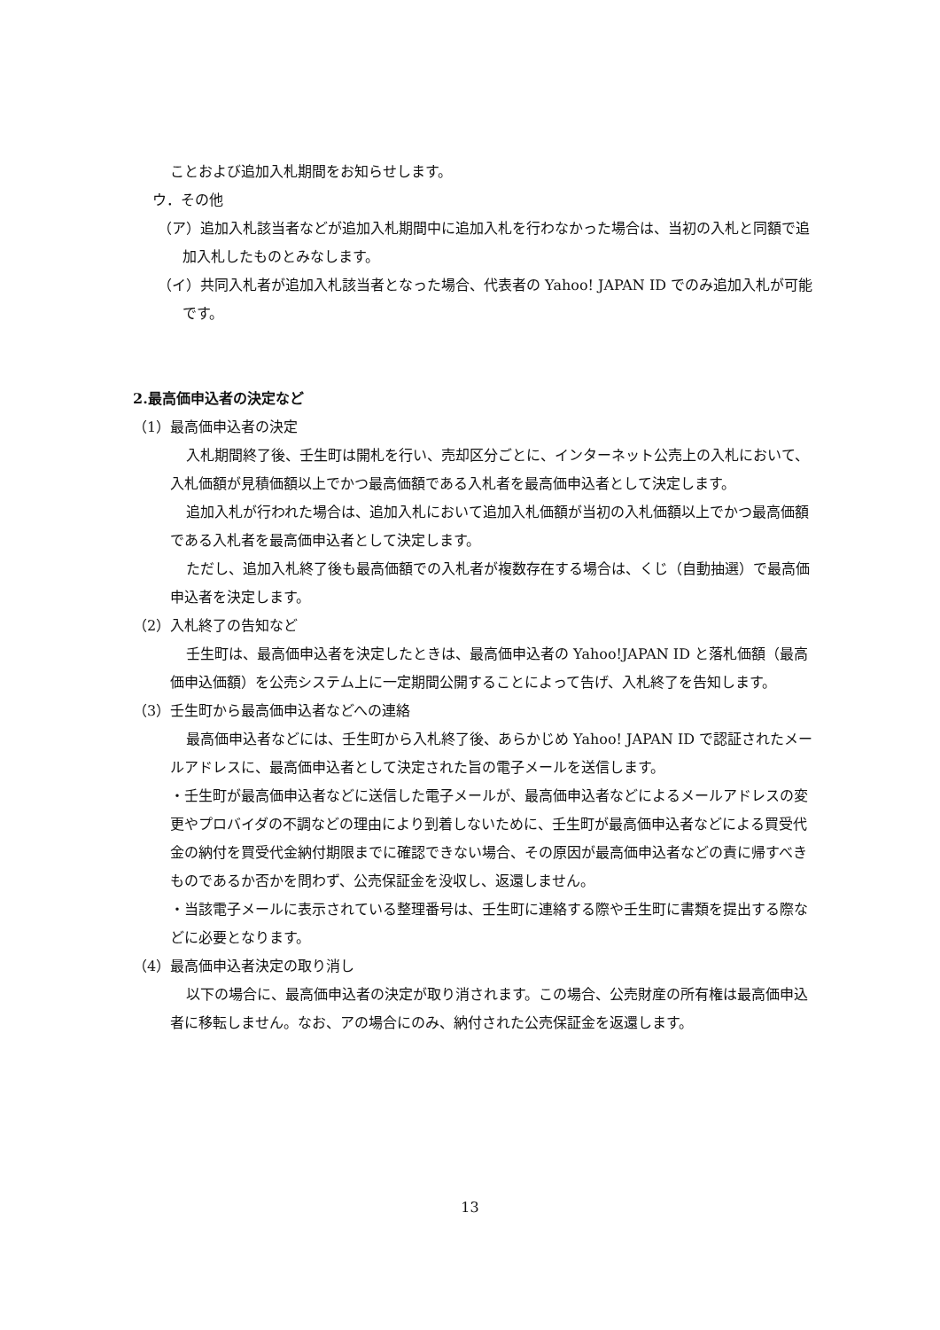ことおよび追加入札期間をお知らせします。
ウ．その他
（ア）追加入札該当者などが追加入札期間中に追加入札を行わなかった場合は、当初の入札と同額で追加入札したものとみなします。
（イ）共同入札者が追加入札該当者となった場合、代表者の Yahoo! JAPAN ID でのみ追加入札が可能です。
2.最高価申込者の決定など
（1）最高価申込者の決定
入札期間終了後、壬生町は開札を行い、売却区分ごとに、インターネット公売上の入札において、入札価額が見積価額以上でかつ最高価額である入札者を最高価申込者として決定します。
追加入札が行われた場合は、追加入札において追加入札価額が当初の入札価額以上でかつ最高価額である入札者を最高価申込者として決定します。
ただし、追加入札終了後も最高価額での入札者が複数存在する場合は、くじ（自動抽選）で最高価申込者を決定します。
（2）入札終了の告知など
壬生町は、最高価申込者を決定したときは、最高価申込者の Yahoo!JAPAN ID と落札価額（最高価申込価額）を公売システム上に一定期間公開することによって告げ、入札終了を告知します。
（3）壬生町から最高価申込者などへの連絡
最高価申込者などには、壬生町から入札終了後、あらかじめ Yahoo! JAPAN ID で認証されたメールアドレスに、最高価申込者として決定された旨の電子メールを送信します。
・壬生町が最高価申込者などに送信した電子メールが、最高価申込者などによるメールアドレスの変更やプロバイダの不調などの理由により到着しないために、壬生町が最高価申込者などによる買受代金の納付を買受代金納付期限までに確認できない場合、その原因が最高価申込者などの責に帰すべきものであるか否かを問わず、公売保証金を没収し、返還しません。
・当該電子メールに表示されている整理番号は、壬生町に連絡する際や壬生町に書類を提出する際などに必要となります。
（4）最高価申込者決定の取り消し
以下の場合に、最高価申込者の決定が取り消されます。この場合、公売財産の所有権は最高価申込者に移転しません。なお、アの場合にのみ、納付された公売保証金を返還します。
13